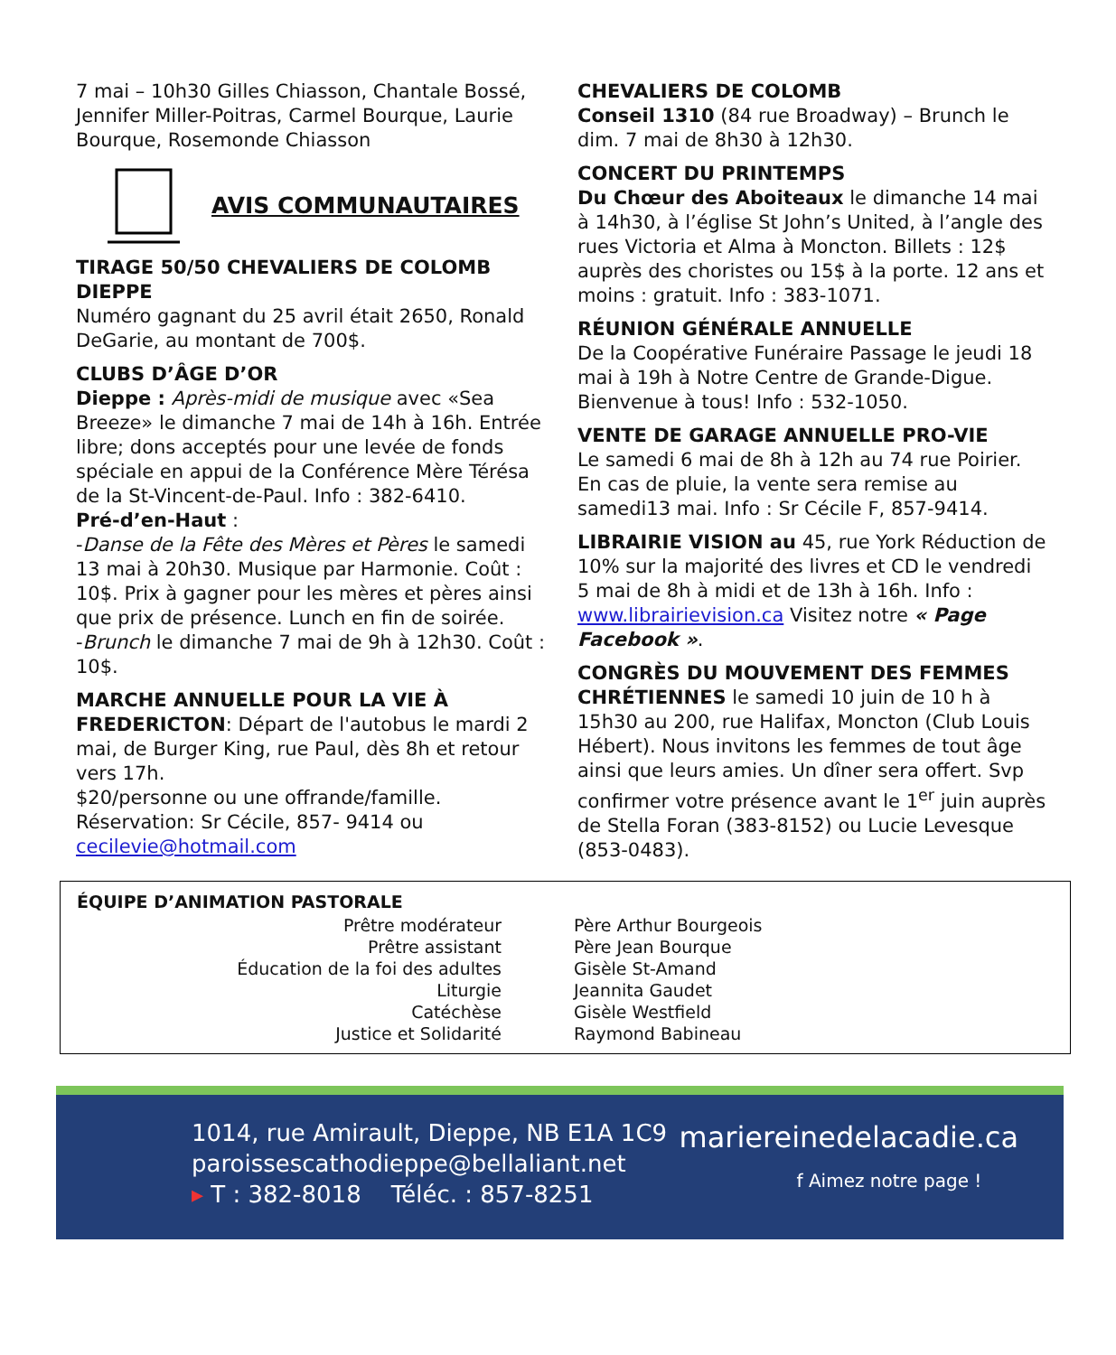7 mai – 10h30 Gilles Chiasson, Chantale Bossé, Jennifer Miller-Poitras, Carmel Bourque, Laurie Bourque, Rosemonde Chiasson
AVIS COMMUNAUTAIRES
TIRAGE 50/50 CHEVALIERS DE COLOMB DIEPPE
Numéro gagnant du 25 avril était 2650, Ronald DeGarie, au montant de 700$.
CLUBS D’ÂGE D’OR
Dieppe : Après-midi de musique avec «Sea Breeze» le dimanche 7 mai de 14h à 16h. Entrée libre; dons acceptés pour une levée de fonds spéciale en appui de la Conférence Mère Térésa de la St-Vincent-de-Paul. Info : 382-6410.
Pré-d’en-Haut :
-Danse de la Fête des Mères et Pères le samedi 13 mai à 20h30. Musique par Harmonie. Coût : 10$. Prix à gagner pour les mères et pères ainsi que prix de présence. Lunch en fin de soirée.
-Brunch le dimanche 7 mai de 9h à 12h30. Coût : 10$.
MARCHE ANNUELLE POUR LA VIE À FREDERICTON: Départ de l'autobus le mardi 2 mai, de Burger King, rue Paul, dès 8h et retour vers 17h.
$20/personne ou une offrande/famille. Réservation: Sr Cécile, 857- 9414 ou cecilevie@hotmail.com
CHEVALIERS DE COLOMB
Conseil 1310 (84 rue Broadway) – Brunch le dim. 7 mai de 8h30 à 12h30.
CONCERT DU PRINTEMPS
Du Chœur des Aboiteaux le dimanche 14 mai à 14h30, à l’église St John’s United, à l’angle des rues Victoria et Alma à Moncton. Billets : 12$ auprès des choristes ou 15$ à la porte. 12 ans et moins : gratuit. Info : 383-1071.
RÉUNION GÉNÉRALE ANNUELLE
De la Coopérative Funéraire Passage le jeudi 18 mai à 19h à Notre Centre de Grande-Digue. Bienvenue à tous! Info : 532-1050.
VENTE DE GARAGE ANNUELLE PRO-VIE
Le samedi 6 mai de 8h à 12h au 74 rue Poirier. En cas de pluie, la vente sera remise au samedi13 mai. Info : Sr Cécile F, 857-9414.
LIBRAIRIE VISION au 45, rue York Réduction de 10% sur la majorité des livres et CD le vendredi 5 mai de 8h à midi et de 13h à 16h. Info : www.librairievision.ca Visitez notre « Page Facebook ».
CONGRÈS DU MOUVEMENT DES FEMMES CHRÉTIENNES le samedi 10 juin de 10 h à 15h30 au 200, rue Halifax, Moncton (Club Louis Hébert). Nous invitons les femmes de tout âge ainsi que leurs amies. Un dîner sera offert. Svp confirmer votre présence avant le 1<sup>er</sup> juin auprès de Stella Foran (383-8152) ou Lucie Levesque (853-0483).
ÉQUIPE D’ANIMATION PASTORALE
| Prêtre modérateur | Père Arthur Bourgeois |
| Prêtre assistant | Père Jean Bourque |
| Éducation de la foi des adultes | Gisèle St-Amand |
| Liturgie | Jeannita Gaudet |
| Catéchèse | Gisèle Westfield |
| Justice et Solidarité | Raymond Babineau |
1014, rue Amirault, Dieppe, NB E1A 1C9
paroissescathodieppe@bellaliant.net
▸ T : 382-8018 Téléc. : 857-8251
mariereinedelacadie.ca
f Aimez notre page !